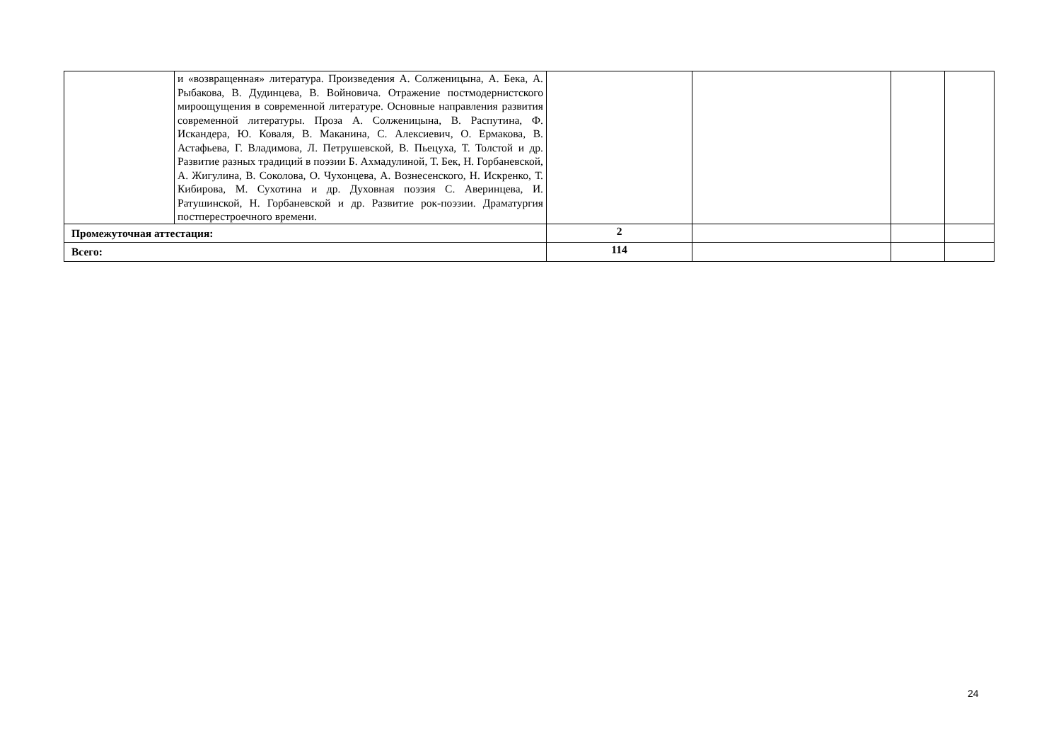| | и «возвращенная» литература. Произведения А. Солженицына, А. Бека, А. Рыбакова, В. Дудинцева, В. Войновича. Отражение постмодернистского мироощущения в современной литературе. Основные направления развития современной литературы. Проза А. Солженицына, В. Распутина, Ф. Искандера, Ю. Коваля, В. Маканина, С. Алексиевич, О. Ермакова, В. Астафьева, Г. Владимова, Л. Петрушевской, В. Пьецуха, Т. Толстой и др. Развитие разных традиций в поэзии Б. Ахмадулиной, Т. Бек, Н. Горбаневской, А. Жигулина, В. Соколова, О. Чухонцева, А. Вознесенского, Н. Искренко, Т. Кибирова, М. Сухотина и др. Духовная поэзия С. Аверинцева, И. Ратушинской, Н. Горбаневской и др. Развитие рок-поэзии. Драматургия постперестроечного времени. | | | | |
| Промежуточная аттестация: | | 2 | | | |
| Всего: | | 114 | | | |
24